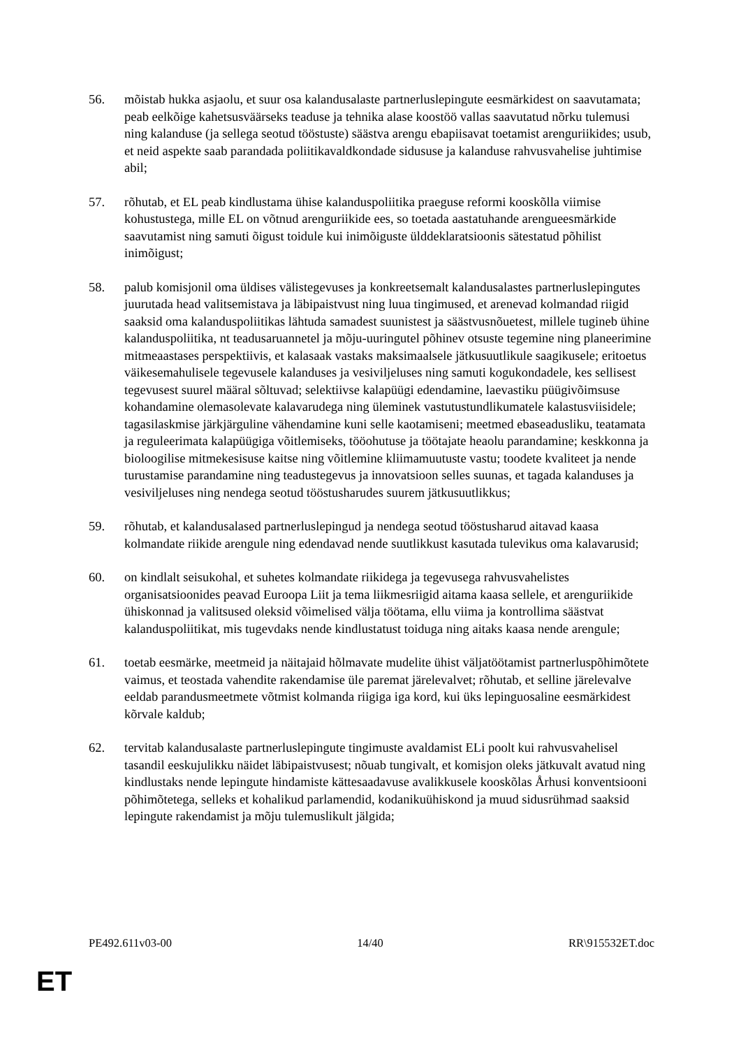56. mõistab hukka asjaolu, et suur osa kalandusalaste partnerluslepingute eesmärkidest on saavutamata; peab eelkõige kahetsusväärseks teaduse ja tehnika alase koostöö vallas saavutatud nõrku tulemusi ning kalanduse (ja sellega seotud tööstuste) säästva arengu ebapiisavat toetamist arenguriikides; usub, et neid aspekte saab parandada poliitikavaldkondade sidususe ja kalanduse rahvusvahelise juhtimise abil;
57. rõhutab, et EL peab kindlustama ühise kalanduspoliitika praeguse reformi kooskõlla viimise kohustustega, mille EL on võtnud arenguriikide ees, so toetada aastatuhande arengueesmärkide saavutamist ning samuti õigust toidule kui inimõiguste ülddeklaratsioonis sätestatud põhilist inimõigust;
58. palub komisjonil oma üldises välistegevuses ja konkreetsemalt kalandusalastes partnerluslepingutes juurutada head valitsemistava ja läbipaistvust ning luua tingimused, et arenevad kolmandad riigid saaksid oma kalanduspoliitikas lähtuda samadest suunistest ja säästvusnõuetest, millele tugineb ühine kalanduspoliitika, nt teadusaruannetel ja mõju-uuringutel põhinev otsuste tegemine ning planeerimine mitmeaastases perspektiivis, et kalasaak vastaks maksimaalsele jätkusuutlikule saagikusele; eritoetus väikesemahulisele tegevusele kalanduses ja vesiviljeluses ning samuti kogukondadele, kes sellisest tegevusest suurel määral sõltuvad; selektiivse kalapüügi edendamine, laevastiku püügivõimsuse kohandamine olemasolevate kalavarudega ning üleminek vastutustundlikumatele kalastusviisidele; tagasilaskmise järkjärguline vähendamine kuni selle kaotamiseni; meetmed ebaseadusliku, teatamata ja reguleerimata kalapüügiga võitlemiseks, tööohutuse ja töötajate heaolu parandamine; keskkonna ja bioloogilise mitmekesisuse kaitse ning võitlemine kliimamuutuste vastu; toodete kvaliteet ja nende turustamise parandamine ning teadustegevus ja innovatsioon selles suunas, et tagada kalanduses ja vesiviljeluses ning nendega seotud tööstusharudes suurem jätkusuutlikkus;
59. rõhutab, et kalandusalased partnerluslepingud ja nendega seotud tööstusharud aitavad kaasa kolmandate riikide arengule ning edendavad nende suutlikkust kasutada tulevikus oma kalavarusid;
60. on kindlalt seisukohal, et suhetes kolmandate riikidega ja tegevusega rahvusvahelistes organisatsioonides peavad Euroopa Liit ja tema liikmesriigid aitama kaasa sellele, et arenguriikide ühiskonnad ja valitsused oleksid võimelised välja töötama, ellu viima ja kontrollima säästvat kalanduspoliitikat, mis tugevdaks nende kindlustatust toiduga ning aitaks kaasa nende arengule;
61. toetab eesmärke, meetmeid ja näitajaid hõlmavate mudelite ühist väljatöötamist partnerluspõhimõtete vaimus, et teostada vahendite rakendamise üle paremat järelevalvet; rõhutab, et selline järelevalve eeldab parandusmeetmete võtmist kolmanda riigiga iga kord, kui üks lepinguosaline eesmärkidest kõrvale kaldub;
62. tervitab kalandusalaste partnerluslepingute tingimuste avaldamist ELi poolt kui rahvusvahelisel tasandil eeskujulikku näidet läbipaistvusest; nõuab tungivalt, et komisjon oleks jätkuvalt avatud ning kindlustaks nende lepingute hindamiste kättesaadavuse avalikkusele kooskõlas Århusi konventsiooni põhimõtetega, selleks et kohalikud parlamendid, kodanikuühiskond ja muud sidusrühmad saaksid lepingute rakendamist ja mõju tulemuslikult jälgida;
PE492.611v03-00 14/40 RR\915532ET.doc
ET